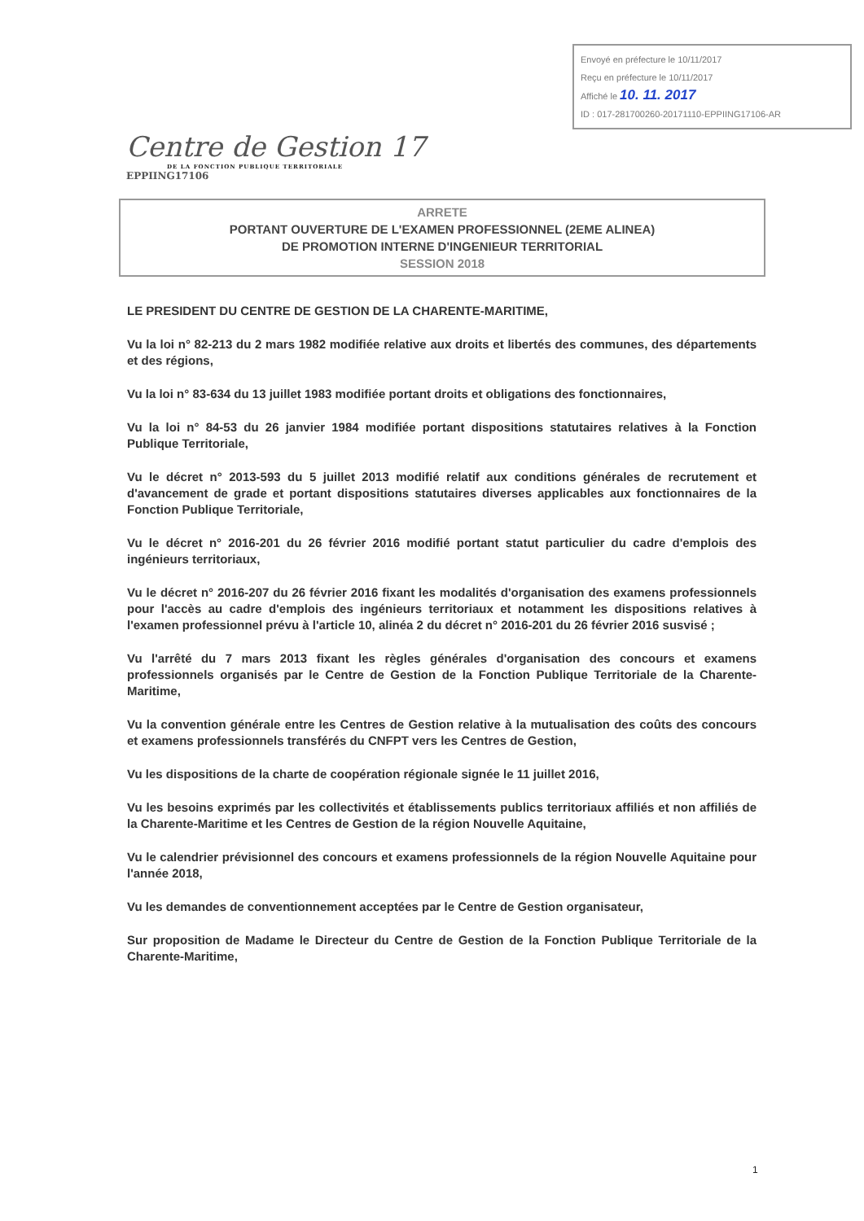Envoyé en préfecture le 10/11/2017
Reçu en préfecture le 10/11/2017
Affiché le 10. 11. 2017
ID : 017-281700260-20171110-EPPIING17106-AR
Centre de Gestion 17
DE LA FONCTION PUBLIQUE TERRITORIALE
EPPIING17106
ARRETE
PORTANT OUVERTURE DE L'EXAMEN PROFESSIONNEL (2EME ALINEA)
DE PROMOTION INTERNE D'INGENIEUR TERRITORIAL
SESSION 2018
LE PRESIDENT DU CENTRE DE GESTION DE LA CHARENTE-MARITIME,
Vu la loi n° 82-213 du 2 mars 1982 modifiée relative aux droits et libertés des communes, des départements et des régions,
Vu la loi n° 83-634 du 13 juillet 1983 modifiée portant droits et obligations des fonctionnaires,
Vu la loi n° 84-53 du 26 janvier 1984 modifiée portant dispositions statutaires relatives à la Fonction Publique Territoriale,
Vu le décret n° 2013-593 du 5 juillet 2013 modifié relatif aux conditions générales de recrutement et d'avancement de grade et portant dispositions statutaires diverses applicables aux fonctionnaires de la Fonction Publique Territoriale,
Vu le décret n° 2016-201 du 26 février 2016 modifié portant statut particulier du cadre d'emplois des ingénieurs territoriaux,
Vu le décret n° 2016-207 du 26 février 2016 fixant les modalités d'organisation des examens professionnels pour l'accès au cadre d'emplois des ingénieurs territoriaux et notamment les dispositions relatives à l'examen professionnel prévu à l'article 10, alinéa 2 du décret n° 2016-201 du 26 février 2016 susvisé ;
Vu l'arrêté du 7 mars 2013 fixant les règles générales d'organisation des concours et examens professionnels organisés par le Centre de Gestion de la Fonction Publique Territoriale de la Charente-Maritime,
Vu la convention générale entre les Centres de Gestion relative à la mutualisation des coûts des concours et examens professionnels transférés du CNFPT vers les Centres de Gestion,
Vu les dispositions de la charte de coopération régionale signée le 11 juillet 2016,
Vu les besoins exprimés par les collectivités et établissements publics territoriaux affiliés et non affiliés de la Charente-Maritime et les Centres de Gestion de la région Nouvelle Aquitaine,
Vu le calendrier prévisionnel des concours et examens professionnels de la région Nouvelle Aquitaine pour l'année 2018,
Vu les demandes de conventionnement acceptées par le Centre de Gestion organisateur,
Sur proposition de Madame le Directeur du Centre de Gestion de la Fonction Publique Territoriale de la Charente-Maritime,
1